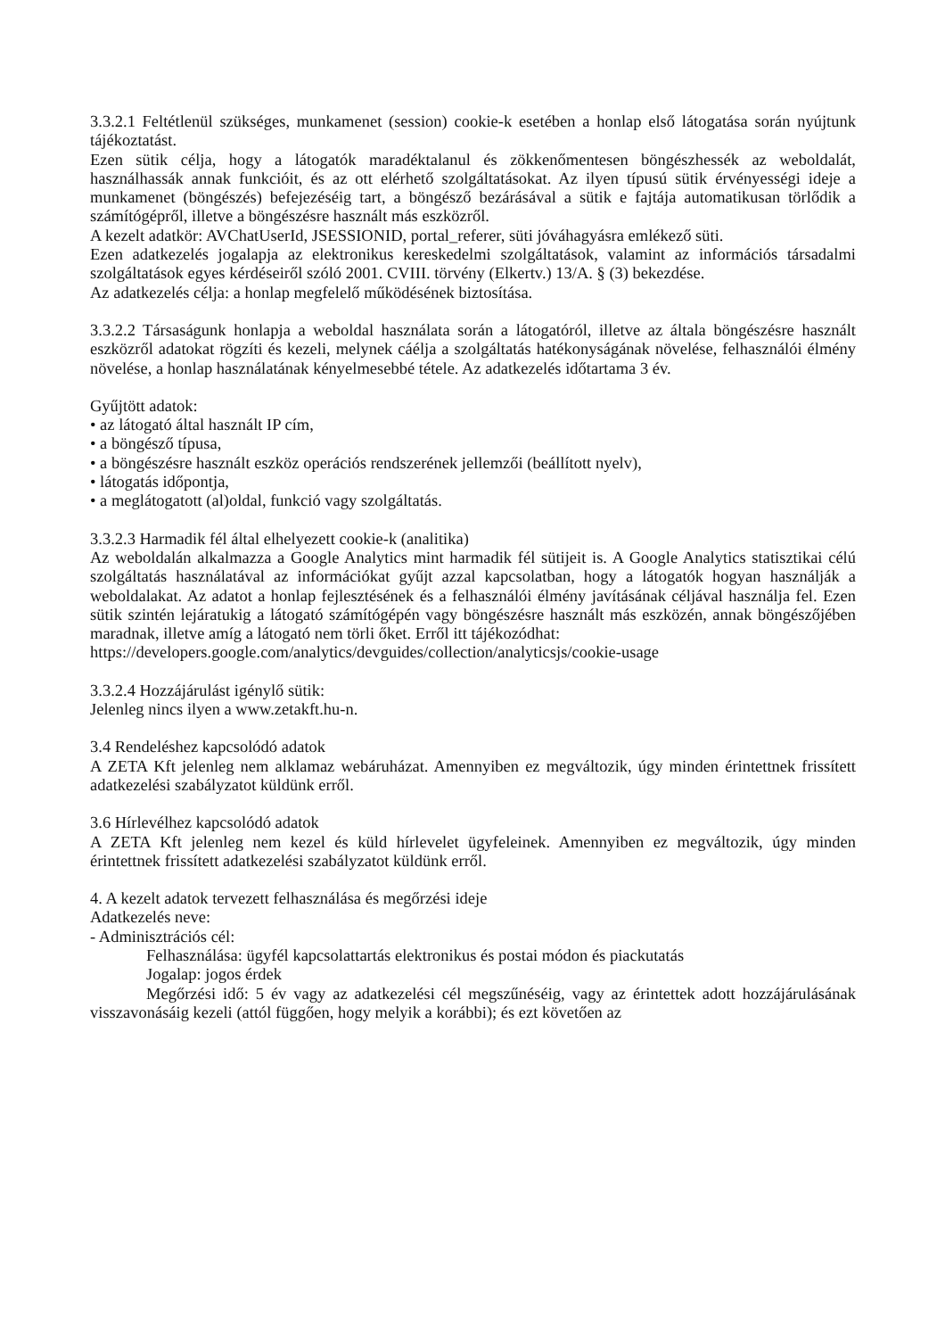3.3.2.1 Feltétlenül szükséges, munkamenet (session) cookie-k esetében a honlap első látogatása során nyújtunk tájékoztatást.
Ezen sütik célja, hogy a látogatók maradéktalanul és zökkenőmentesen böngészhessék az weboldalát, használhassák annak funkcióit, és az ott elérhető szolgáltatásokat. Az ilyen típusú sütik érvényességi ideje a munkamenet (böngészés) befejezéséig tart, a böngésző bezárásával a sütik e fajtája automatikusan törlődik a számítógépről, illetve a böngészésre használt más eszközről.
A kezelt adatkör: AVChatUserId, JSESSIONID, portal_referer, süti jóváhagyásra emlékező süti.
Ezen adatkezelés jogalapja az elektronikus kereskedelmi szolgáltatások, valamint az információs társadalmi szolgáltatások egyes kérdéseiről szóló 2001. CVIII. törvény (Elkertv.) 13/A. § (3) bekezdése.
Az adatkezelés célja: a honlap megfelelő működésének biztosítása.
3.3.2.2 Társaságunk honlapja a weboldal használata során a látogatóról, illetve az általa böngészésre használt eszközről adatokat rögzíti és kezeli, melynek cáélja a szolgáltatás hatékonyságának növelése, felhasználói élmény növelése, a honlap használatának kényelmesebbé tétele. Az adatkezelés időtartama 3 év.
Gyűjtött adatok:
• az látogató által használt IP cím,
• a böngésző típusa,
• a böngészésre használt eszköz operációs rendszerének jellemzői (beállított nyelv),
• látogatás időpontja,
• a meglátogatott (al)oldal, funkció vagy szolgáltatás.
3.3.2.3 Harmadik fél által elhelyezett cookie-k (analitika)
Az weboldalán alkalmazza a Google Analytics mint harmadik fél sütijeit is. A Google Analytics statisztikai célú szolgáltatás használatával az információkat gyűjt azzal kapcsolatban, hogy a látogatók hogyan használják a weboldalakat. Az adatot a honlap fejlesztésének és a felhasználói élmény javításának céljával használja fel. Ezen sütik szintén lejáratukig a látogató számítógépén vagy böngészésre használt más eszközén, annak böngészőjében maradnak, illetve amíg a látogató nem törli őket. Erről itt tájékozódhat:
https://developers.google.com/analytics/devguides/collection/analyticsjs/cookie-usage
3.3.2.4 Hozzájárulást igénylő sütik:
Jelenleg nincs ilyen a www.zetakft.hu-n.
3.4 Rendeléshez kapcsolódó adatok
A ZETA Kft jelenleg nem alklamaz webáruházat. Amennyiben ez megváltozik, úgy minden érintettnek frissített adatkezelési szabályzatot küldünk erről.
3.6 Hírlevélhez kapcsolódó adatok
A ZETA Kft jelenleg nem kezel és küld hírlevelet ügyfeleinek. Amennyiben ez megváltozik, úgy minden érintettnek frissített adatkezelési szabályzatot küldünk erről.
4. A kezelt adatok tervezett felhasználása és megőrzési ideje
Adatkezelés neve:
- Adminisztrációs cél:
Felhasználása: ügyfél kapcsolattartás elektronikus és postai módon és piackutatás
Jogalap: jogos érdek
Megőrzési idő: 5 év vagy az adatkezelési cél megszűnéséig, vagy az érintettek adott hozzájárulásának visszavonásáig kezeli (attól függően, hogy melyik a korábbi); és ezt követően az